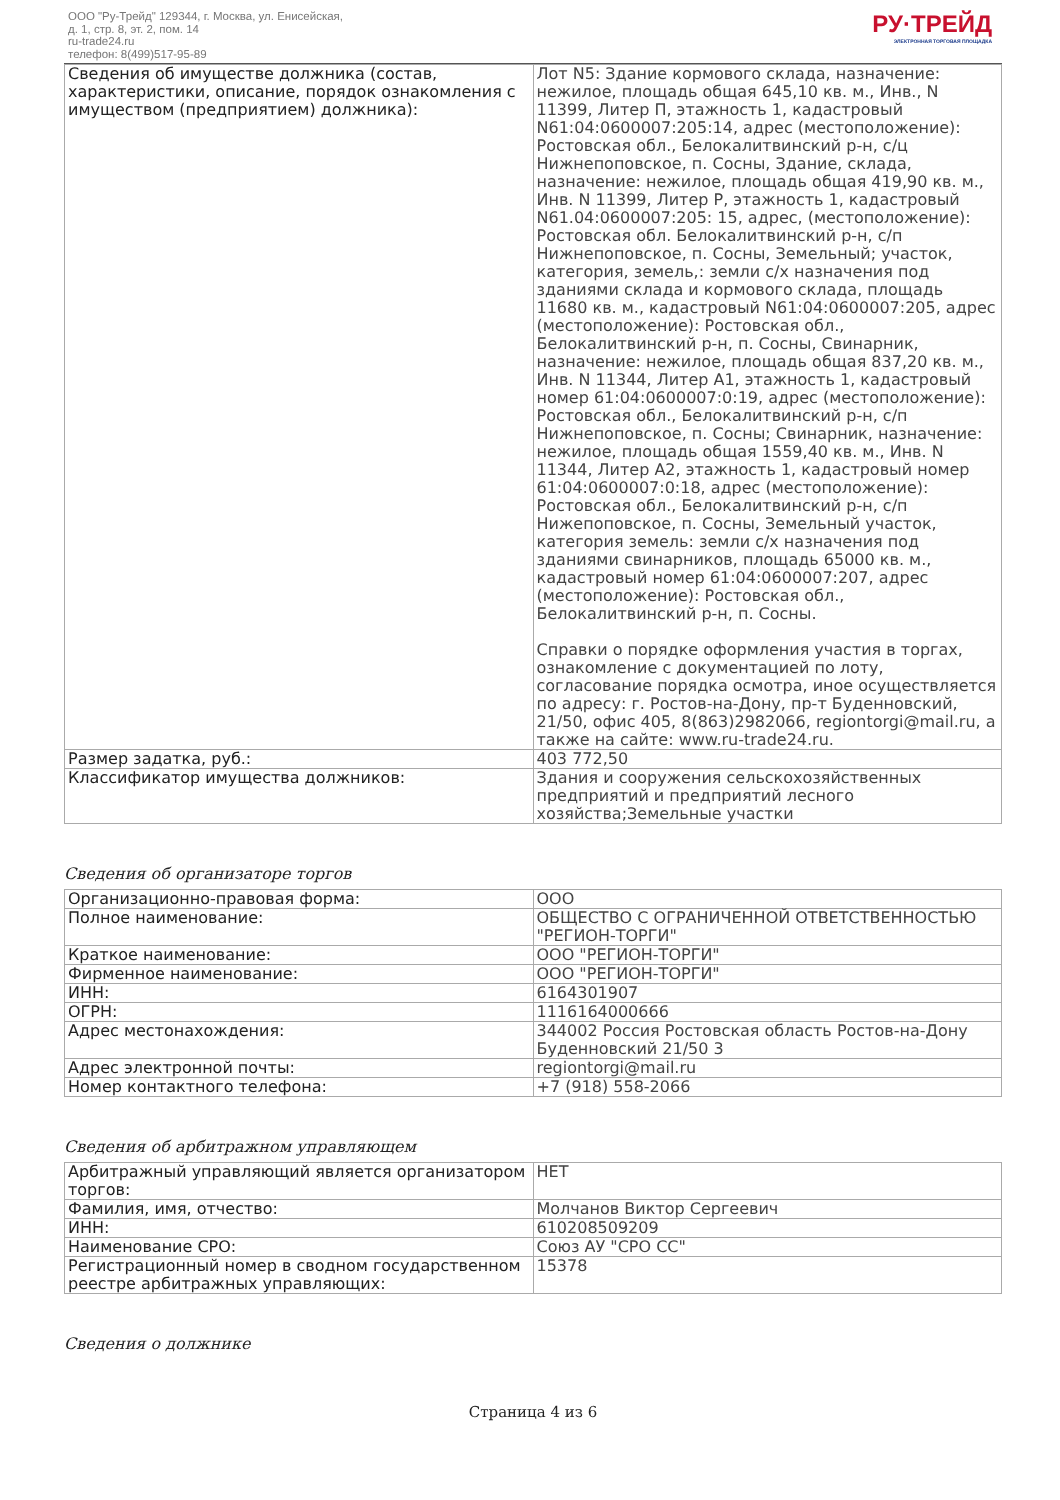ООО "Ру-Трейд" 129344, г. Москва, ул. Енисейская,
д. 1, стр. 8, эт. 2, пом. 14
ru-trade24.ru
телефон: 8(499)517-95-89
РУ·ТРЕЙД
ЭЛЕКТРОННАЯ ТОРГОВАЯ ПЛОЩАДКА
| Сведения об имуществе должника (состав, характеристики, описание, порядок ознакомления с имуществом (предприятием) должника): | Лот N5: Здание кормового склада, назначение: нежилое, площадь общая 645,10 кв. м., Инв., N 11399, Литер П, этажность 1, кадастровый N61:04:0600007:205:14, адрес (местоположение): Ростовская обл., Белокалитвинский р-н, с/ц Нижнепоповское, п. Сосны, Здание, склада, назначение: нежилое, площадь общая 419,90 кв. м., Инв. N 11399, Литер Р, этажность 1, кадастровый N61.04:0600007:205: 15, адрес, (местоположение): Ростовская обл. Белокалитвинский р-н, с/п Нижнепоповское, п. Сосны, Земельный; участок, категория, земель,: земли с/х назначения под зданиями склада и кормового склада, площадь 11680 кв. м., кадастровый N61:04:0600007:205, адрес (местоположение): Ростовская обл., Белокалитвинский р-н, п. Сосны, Свинарник, назначение: нежилое, площадь общая 837,20 кв. м., Инв. N 11344, Литер А1, этажность 1, кадастровый номер 61:04:0600007:0:19, адрес (местоположение): Ростовская обл., Белокалитвинский р-н, с/п Нижнепоповское, п. Сосны; Свинарник, назначение: нежилое, площадь общая 1559,40 кв. м., Инв. N 11344, Литер А2, этажность 1, кадастровый номер 61:04:0600007:0:18, адрес (местоположение): Ростовская обл., Белокалитвинский р-н, с/п Нижепоповское, п. Сосны, Земельный участок, категория земель: земли с/х назначения под зданиями свинарников, площадь 65000 кв. м., кадастровый номер 61:04:0600007:207, адрес (местоположение): Ростовская обл., Белокалитвинский р-н, п. Сосны. Справки о порядке оформления участия в торгах, ознакомление с документацией по лоту, согласование порядка осмотра, иное осуществляется по адресу: г. Ростов-на-Дону, пр-т Буденновский, 21/50, офис 405, 8(863)2982066, regiontorgi@mail.ru, а также на сайте: www.ru-trade24.ru. |
| Размер задатка, руб.: | 403 772,50 |
| Классификатор имущества должников: | Здания и сооружения сельскохозяйственных предприятий и предприятий лесного хозяйства;Земельные участки |
Сведения об организаторе торгов
| Организационно-правовая форма: | ООО |
| Полное наименование: | ОБЩЕСТВО С ОГРАНИЧЕННОЙ ОТВЕТСТВЕННОСТЬЮ "РЕГИОН-ТОРГИ" |
| Краткое наименование: | ООО "РЕГИОН-ТОРГИ" |
| Фирменное наименование: | ООО "РЕГИОН-ТОРГИ" |
| ИНН: | 6164301907 |
| ОГРН: | 1116164000666 |
| Адрес местонахождения: | 344002 Россия Ростовская область Ростов-на-Дону Буденновский 21/50 3 |
| Адрес электронной почты: | regiontorgi@mail.ru |
| Номер контактного телефона: | +7 (918) 558-2066 |
Сведения об арбитражном управляющем
| Арбитражный управляющий является организатором торгов: | НЕТ |
| Фамилия, имя, отчество: | Молчанов Виктор Сергеевич |
| ИНН: | 610208509209 |
| Наименование СРО: | Союз АУ "СРО СС" |
| Регистрационный номер в сводном государственном реестре арбитражных управляющих: | 15378 |
Сведения о должнике
Страница 4 из 6